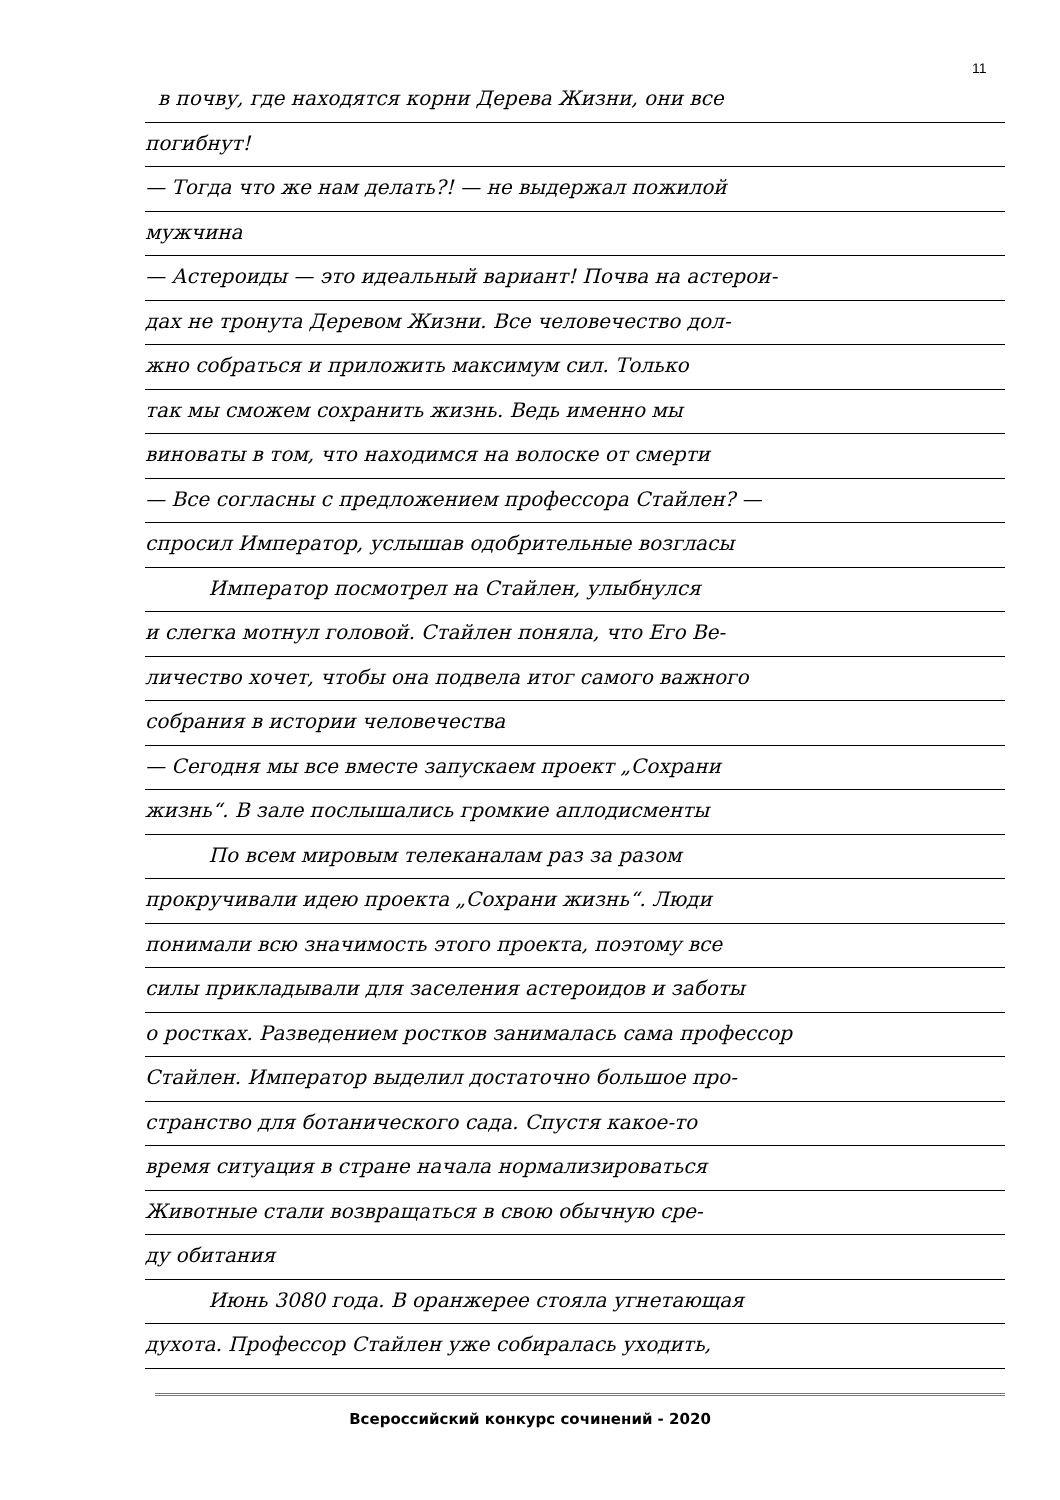11
в почву, где находятся корни Дерева Жизни, они все
погибнут!
— Тогда что же нам делать?! — не выдержал пожилой
мужчина
— Астероиды — это идеальный вариант! Почва на астерои-
дах не тронута Деревом Жизни. Все человечество дол-
жно собраться и приложить максимум сил. Только
так мы сможем сохранить жизнь. Ведь именно мы
виноваты в том, что находимся на волоске от смерти
— Все согласны с предложением профессора Стайлен? —
спросил Император, услышав одобрительные возгласы
Император посмотрел на Стайлен, улыбнулся
и слегка мотнул головой. Стайлен поняла, что Его Ве-
личество хочет, чтобы она подвела итог самого важного
собрания в истории человечества
— Сегодня мы все вместе запускаем проект „Сохрани
жизнь“. В зале послышались громкие аплодисменты
По всем мировым телеканалам раз за разом
прокручивали идею проекта „Сохрани жизнь“. Люди
понимали всю значимость этого проекта, поэтому все
силы прикладывали для заселения астероидов и заботы
о ростках. Разведением ростков занималась сама профессор
Стайлен. Император выделил достаточно большое про-
странство для ботанического сада. Спустя какое-то
время ситуация в стране начала нормализироваться
Животные стали возвращаться в свою обычную сре-
ду обитания
Июнь 3080 года. В оранжерее стояла угнетающая
духота. Профессор Стайлен уже собиралась уходить,
Всероссийский конкурс сочинений - 2020